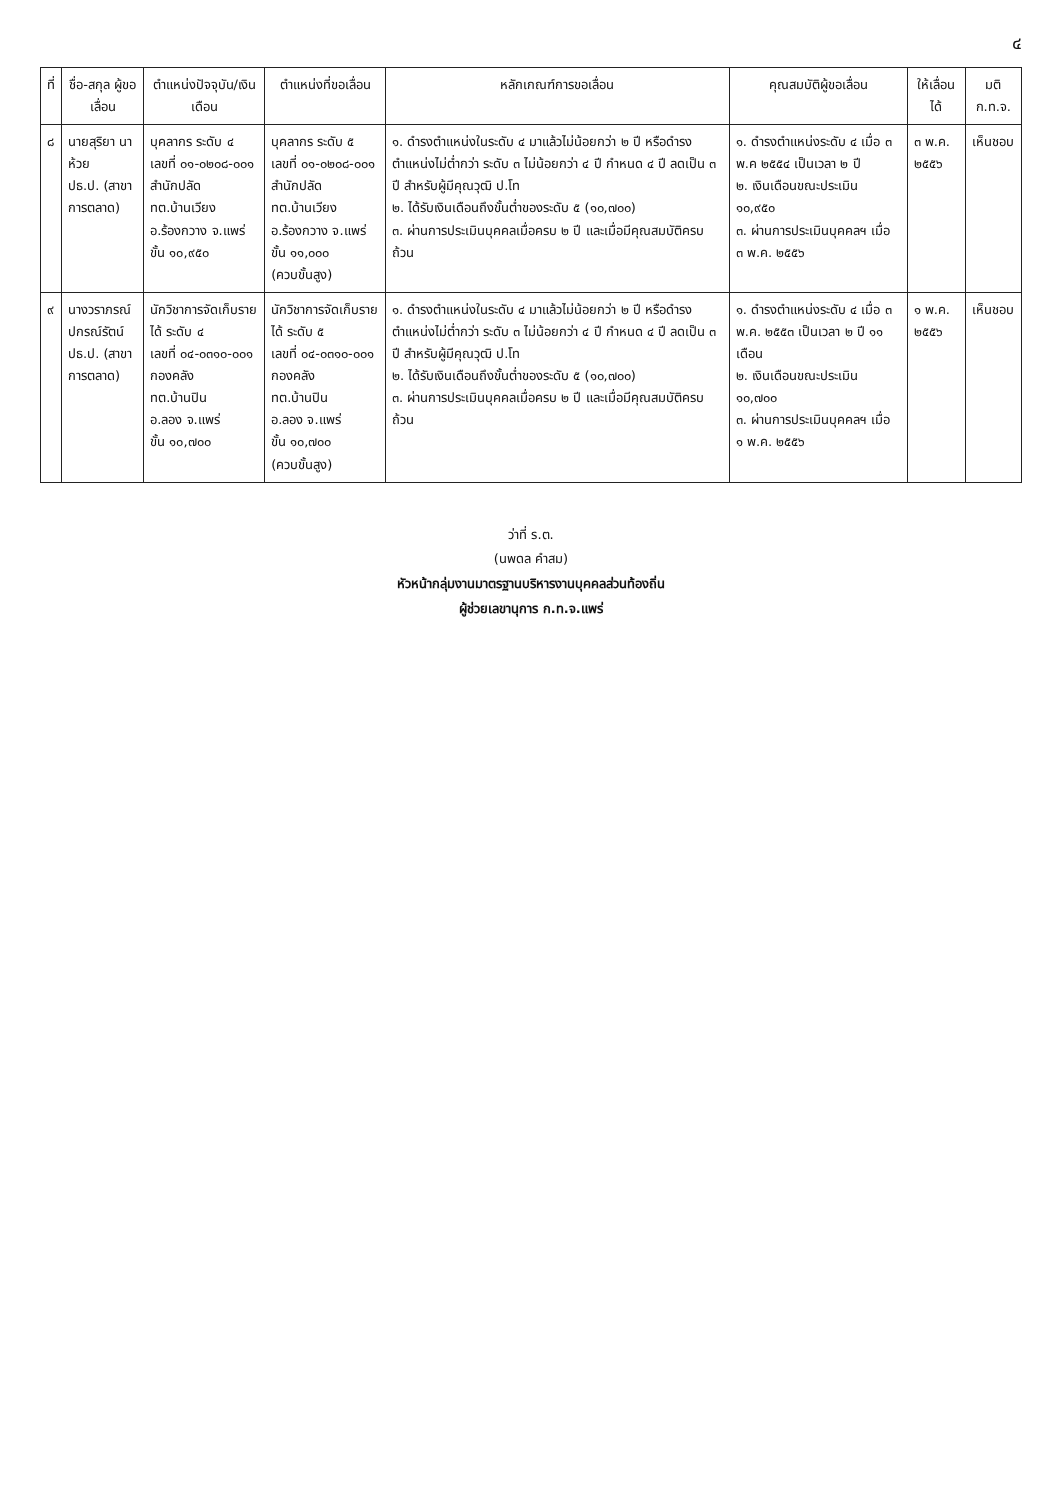๔
| ที่ | ชื่อ-สกุล ผู้ขอเลื่อน | ตำแหน่งปัจจุบัน/เงินเดือน | ตำแหน่งที่ขอเลื่อน | หลักเกณฑ์การขอเลื่อน | คุณสมบัติผู้ขอเลื่อน | ให้เลื่อนได้ | มติ ก.ท.จ. |
| --- | --- | --- | --- | --- | --- | --- | --- |
| ๘ | นายสุริยา นาห้วย ปธ.ป. (สาขาการตลาด) | บุคลากร ระดับ ๔ เลขที่ ๐๑-๐๒๐๘-๐๐๑ สำนักปลัด ทต.บ้านเวียง อ.ร้องกวาง จ.แพร่ ขั้น ๑๐,๙๕๐ | บุคลากร ระดับ ๕ เลขที่ ๐๑-๐๒๐๘-๐๐๑ สำนักปลัด ทต.บ้านเวียง อ.ร้องกวาง จ.แพร่ ขั้น ๑๑,๐๐๐ (ควบขั้นสูง) | ๑. ดำรงตำแหน่งในระดับ ๔ มาแล้วไม่น้อยกว่า ๒ ปี หรือดำรงตำแหน่งไม่ต่ำกว่า ระดับ ๓ ไม่น้อยกว่า ๔ ปี กำหนด ๔ ปี ลดเป็น ๓ ปี สำหรับผู้มีคุณวุฒิ ป.โท ๒. ได้รับเงินเดือนถึงขั้นต่ำของระดับ ๕ (๑๐,๗๐๐) ๓. ผ่านการประเมินบุคคลเมื่อครบ ๒ ปี และเมื่อมีคุณสมบัติครบถ้วน | ๑. ดำรงตำแหน่งระดับ ๔ เมื่อ ๓ พ.ค ๒๕๕๔ เป็นเวลา ๒ ปี ๒. เงินเดือนขณะประเมิน ๑๐,๙๕๐ ๓. ผ่านการประเมินบุคคลฯ เมื่อ ๓ พ.ค. ๒๕๕๖ | ๓ พ.ค. ๒๕๕๖ | เห็นชอบ |
| ๙ | นางวราภรณ์ ปกรณ์รัตน์ ปธ.ป. (สาขาการตลาด) | นักวิชาการจัดเก็บรายได้ ระดับ ๔ เลขที่ ๐๔-๐๓๑๐-๐๐๑ กองคลัง ทต.บ้านปิน อ.ลอง จ.แพร่ ขั้น ๑๐,๗๐๐ | นักวิชาการจัดเก็บรายได้ ระดับ ๕ เลขที่ ๐๔-๐๓๑๐-๐๐๑ กองคลัง ทต.บ้านปิน อ.ลอง จ.แพร่ ขั้น ๑๐,๗๐๐ (ควบขั้นสูง) | ๑. ดำรงตำแหน่งในระดับ ๔ มาแล้วไม่น้อยกว่า ๒ ปี หรือดำรงตำแหน่งไม่ต่ำกว่า ระดับ ๓ ไม่น้อยกว่า ๔ ปี กำหนด ๔ ปี ลดเป็น ๓ ปี สำหรับผู้มีคุณวุฒิ ป.โท ๒. ได้รับเงินเดือนถึงขั้นต่ำของระดับ ๕ (๑๐,๗๐๐) ๓. ผ่านการประเมินบุคคลเมื่อครบ ๒ ปี และเมื่อมีคุณสมบัติครบถ้วน | ๑. ดำรงตำแหน่งระดับ ๔ เมื่อ ๓ พ.ค. ๒๕๕๓ เป็นเวลา ๒ ปี ๑๑ เดือน ๒. เงินเดือนขณะประเมิน ๑๐,๗๐๐ ๓. ผ่านการประเมินบุคคลฯ เมื่อ ๑ พ.ค. ๒๕๕๖ | ๑ พ.ค. ๒๕๕๖ | เห็นชอบ |
ว่าที่ ร.ต.
(นพดล คำสม)
หัวหน้ากลุ่มงานมาตรฐานบริหารงานบุคคลส่วนท้องถิ่น
ผู้ช่วยเลขานุการ ก.ท.จ.แพร่